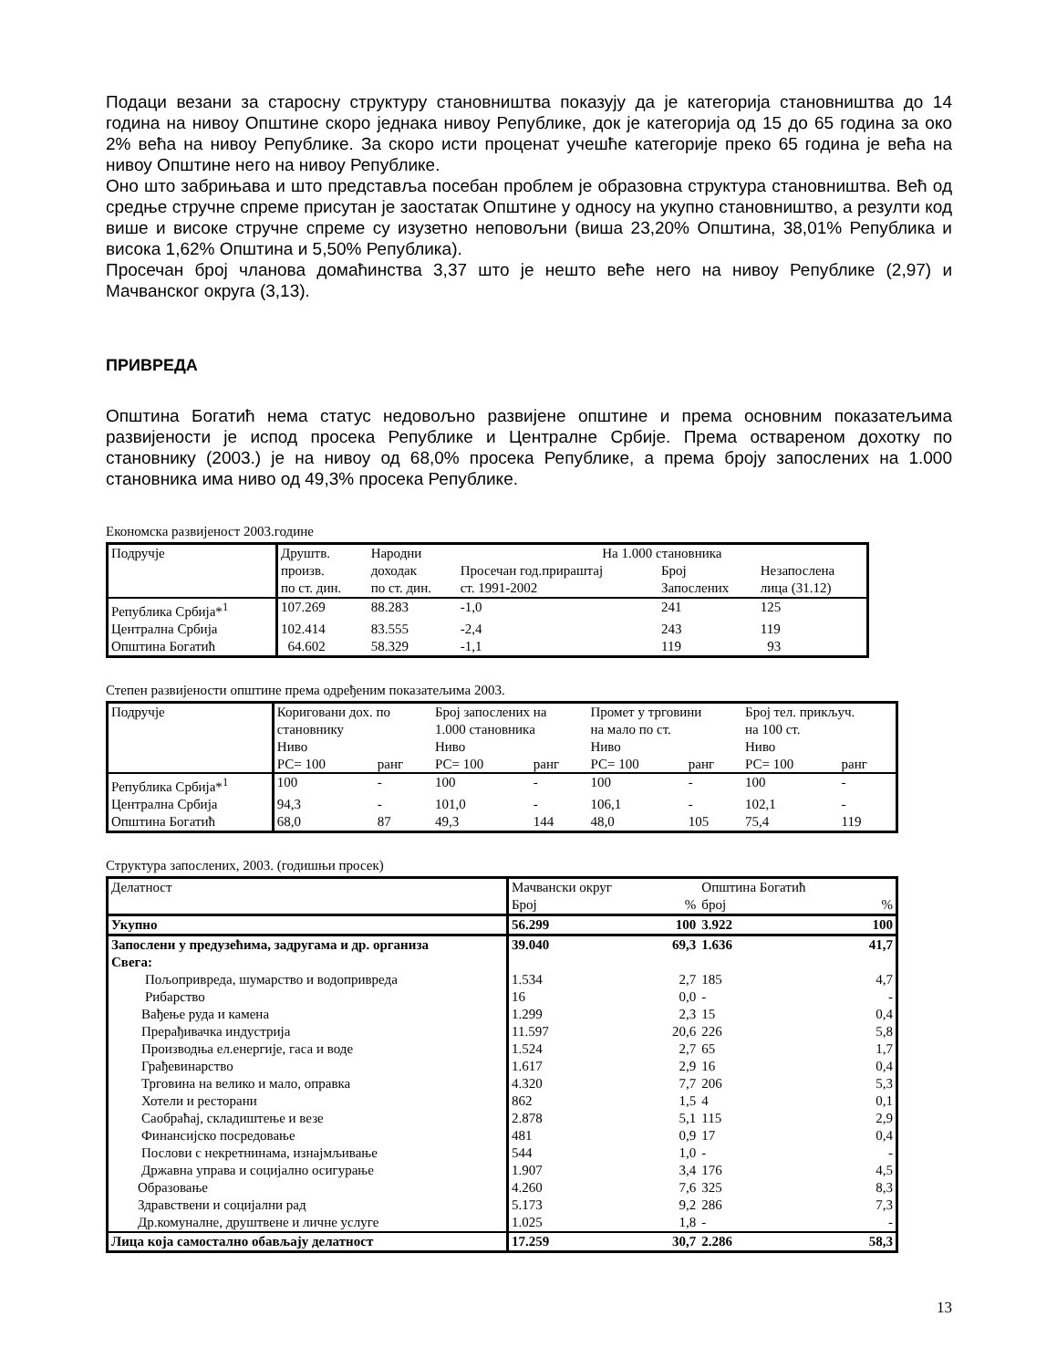Подаци везани за старосну структуру становништва показују да је категорија становништва до 14 година на нивоу Општине скоро једнака нивоу Републике, док је категорија од 15 до 65 година за око 2% већа на нивоу Републике. За скоро исти проценат учешће категорије преко 65 година је већа на нивоу Општине него на нивоу Републике.
Оно што забрињава и што представља посебан проблем је образовна структура становништва. Већ од средње стручне спреме присутан је заостатак Општине у односу на укупно становништво, а резулти код више и високе стручне спреме су изузетно неповољни (виша 23,20% Општина, 38,01% Република и висока 1,62% Општина и 5,50% Република).
Просечан број чланова домаћинства 3,37 што је нешто веће него на нивоу Републике (2,97) и Мачванског округа (3,13).
ПРИВРЕДА
Општина Богатић нема статус недовољно развијене општине и према основним показатељима развијености је испод просека Републике и Централне Србије. Према оствареном дохотку по становнику (2003.) је на нивоу од 68,0% просека Републике, а према броју запослених на 1.000 становника има ниво од 49,3% просека Републике.
Економска развијеност 2003.године
| Подручје | Друштв. | Народни | На 1.000 становника | | |
| --- | --- | --- | --- | --- | --- |
| | произв. | доходак | Просечан год.прираштај | Број | Незапослена |
| | по ст. дин. | по ст. дин. | ст. 1991-2002 | Запослених | лица (31.12) |
| Република Србија*<sup>1</sup> | 107.269 | 88.283 | -1,0 | 241 | 125 |
| Централна Србија | 102.414 | 83.555 | -2,4 | 243 | 119 |
| Општина Богатић | 64.602 | 58.329 | -1,1 | 119 | 93 |
Степен развијености општине према одређеним показатељима 2003.
| Подручје | Кориговани дох. по становнику Ниво | | Број запослених на 1.000 становника Ниво | | Промет у трговини на мало по ст. Ниво | | Број тел. прикључ. на 100 ст. Ниво | |
| --- | --- | --- | --- | --- | --- | --- | --- | --- |
| | РС= 100 | ранг | РС= 100 | ранг | РС= 100 | ранг | РС= 100 | ранг |
| Република Србија*<sup>1</sup> | 100 | - | 100 | - | 100 | - | 100 | - |
| Централна Србија | 94,3 | - | 101,0 | - | 106,1 | - | 102,1 | - |
| Општина Богатић | 68,0 | 87 | 49,3 | 144 | 48,0 | 105 | 75,4 | 119 |
Структура запослених, 2003. (годишњи просек)
| Делатност | Мачвански округ | | Општина Богатић | |
| --- | --- | --- | --- | --- |
| | Број | % | број | % |
| Укупно | 56.299 | 100 | 3.922 | 100 |
| Запослени у предузећима, задругама и др. организа | 39.040 | 69,3 | 1.636 | 41,7 |
| Свега: | | | | |
| Пољопривреда, шумарство и водопривреда | 1.534 | 2,7 | 185 | 4,7 |
| Рибарство | 16 | 0,0 | - | - |
| Вађење руда и камена | 1.299 | 2,3 | 15 | 0,4 |
| Прерађивачка индустрија | 11.597 | 20,6 | 226 | 5,8 |
| Производња ел.енергије, гаса и воде | 1.524 | 2,7 | 65 | 1,7 |
| Грађевинарство | 1.617 | 2,9 | 16 | 0,4 |
| Трговина на велико и мало, оправка | 4.320 | 7,7 | 206 | 5,3 |
| Хотели и ресторани | 862 | 1,5 | 4 | 0,1 |
| Саобраћај, складиштење и везе | 2.878 | 5,1 | 115 | 2,9 |
| Финансијско посредовање | 481 | 0,9 | 17 | 0,4 |
| Послови с некретнинама, изнајмљивање | 544 | 1,0 | - | - |
| Државна управа и социјално осигурање | 1.907 | 3,4 | 176 | 4,5 |
| Образовање | 4.260 | 7,6 | 325 | 8,3 |
| Здравствени и социјални рад | 5.173 | 9,2 | 286 | 7,3 |
| Др.комуналне, друштвене и личне услуге | 1.025 | 1,8 | - | - |
| Лица која самостално обављају делатност | 17.259 | 30,7 | 2.286 | 58,3 |
13